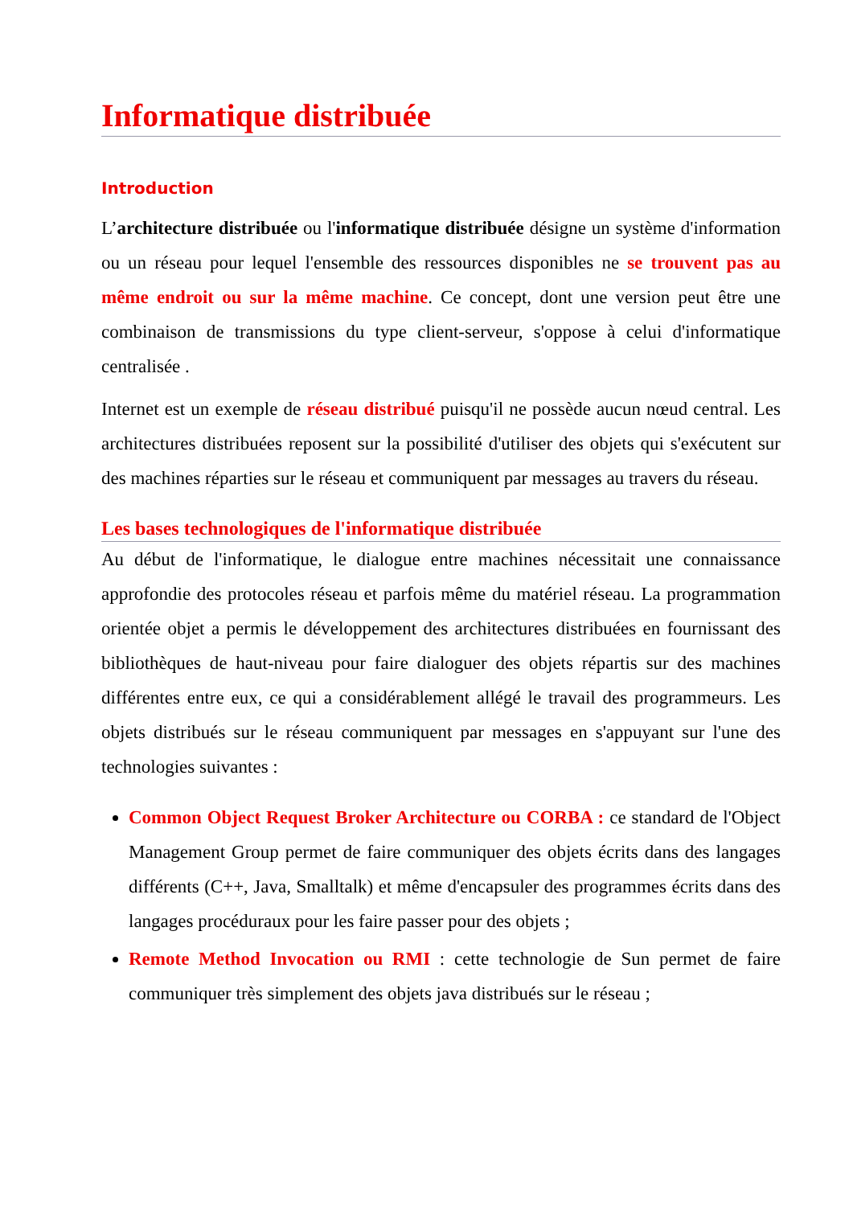Informatique distribuée
Introduction
L’architecture distribuée ou l'informatique distribuée désigne un système d'information ou un réseau pour lequel l'ensemble des ressources disponibles ne se trouvent pas au même endroit ou sur la même machine. Ce concept, dont une version peut être une combinaison de transmissions du type client-serveur, s'oppose à celui d'informatique centralisée .
Internet est un exemple de réseau distribué puisqu'il ne possède aucun nœud central. Les architectures distribuées reposent sur la possibilité d'utiliser des objets qui s'exécutent sur des machines réparties sur le réseau et communiquent par messages au travers du réseau.
Les bases technologiques de l'informatique distribuée
Au début de l'informatique, le dialogue entre machines nécessitait une connaissance approfondie des protocoles réseau et parfois même du matériel réseau. La programmation orientée objet a permis le développement des architectures distribuées en fournissant des bibliothèques de haut-niveau pour faire dialoguer des objets répartis sur des machines différentes entre eux, ce qui a considérablement allégé le travail des programmeurs. Les objets distribués sur le réseau communiquent par messages en s'appuyant sur l'une des technologies suivantes :
Common Object Request Broker Architecture ou CORBA : ce standard de l'Object Management Group permet de faire communiquer des objets écrits dans des langages différents (C++, Java, Smalltalk) et même d'encapsuler des programmes écrits dans des langages procéduraux pour les faire passer pour des objets ;
Remote Method Invocation ou RMI : cette technologie de Sun permet de faire communiquer très simplement des objets java distribués sur le réseau ;